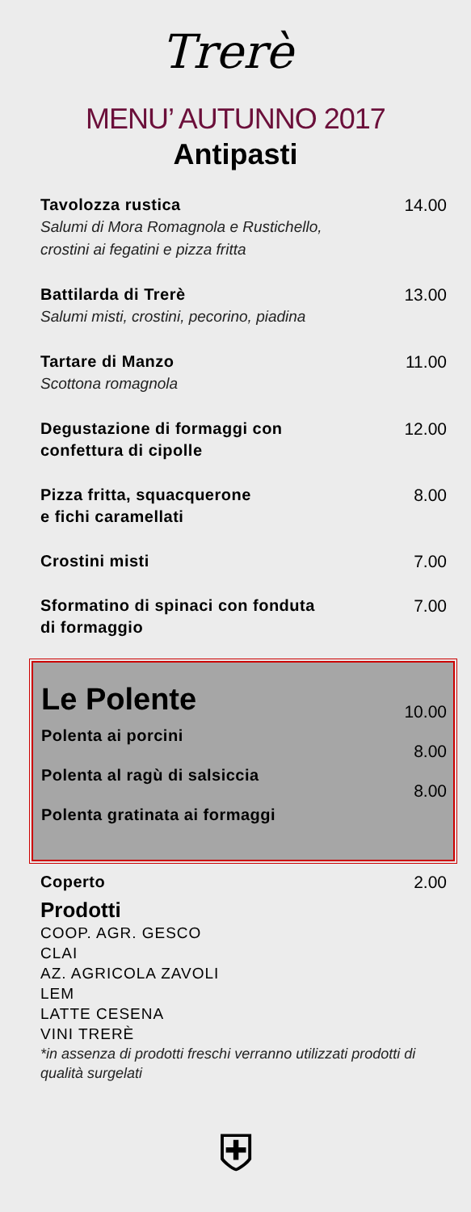Trerè
MENU’ AUTUNNO 2017
Antipasti
Tavolozza rustica
Salumi di Mora Romagnola e Rustichello,
crostini ai fegatini e pizza fritta
14.00
Battilarda di Trerè
Salumi misti, crostini, pecorino, piadina
13.00
Tartare di Manzo
Scottona romagnola
11.00
Degustazione di formaggi con
confettura di cipolle
12.00
Pizza fritta, squacquerone
e fichi caramellati
8.00
Crostini misti 7.00
Sformatino di spinaci con fonduta
di formaggio
7.00
Le Polente
Polenta ai porcini
10.00
Polenta al ragù di salsiccia
8.00
Polenta gratinata ai formaggi
8.00
Coperto 2.00
Prodotti
COOP. AGR. GESCO
CLAI
AZ. AGRICOLA ZAVOLI
LEM
LATTE CESENA
VINI TRERÈ
*in assenza di prodotti freschi verranno utilizzati prodotti di qualità surgelati
⛨